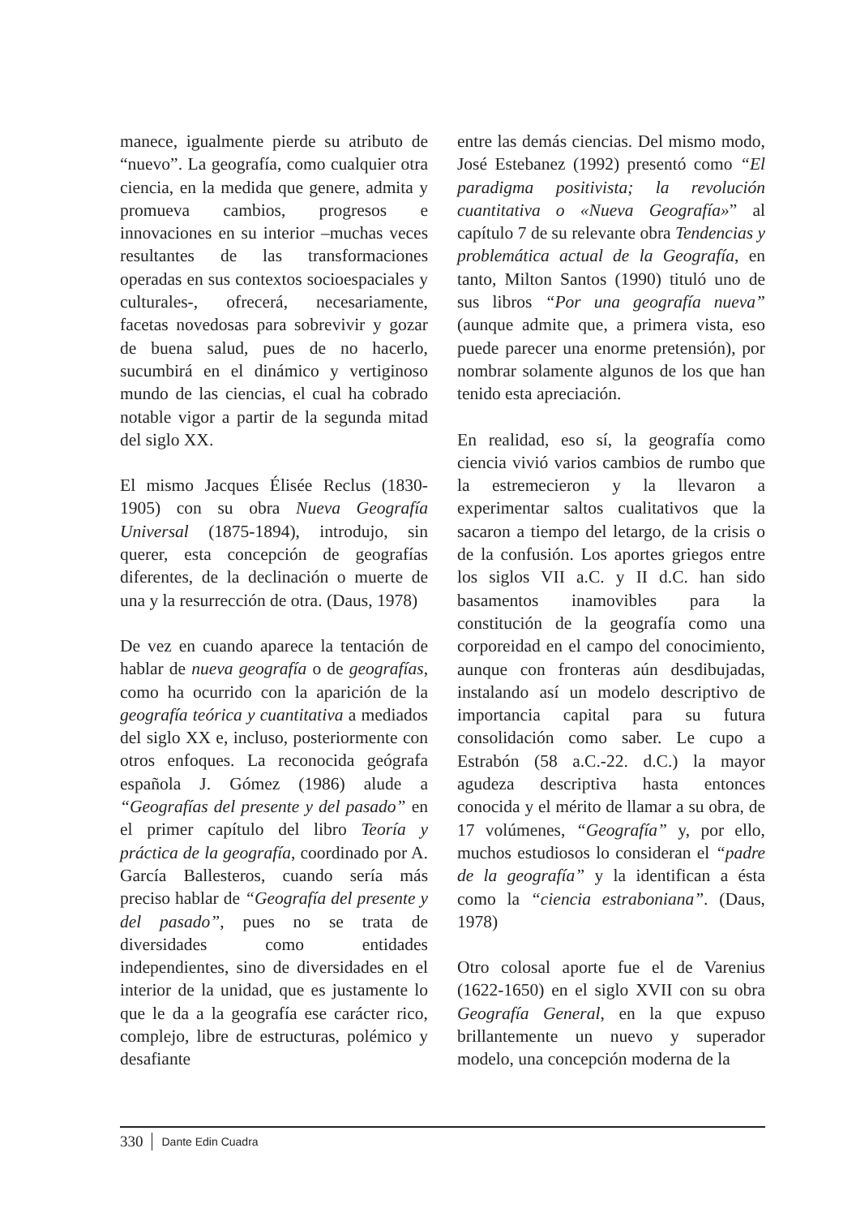manece, igualmente pierde su atributo de “nuevo”. La geografía, como cualquier otra ciencia, en la medida que genere, admita y promueva cambios, progresos e innovaciones en su interior –muchas veces resultantes de las transformaciones operadas en sus contextos socioespaciales y culturales-, ofrecerá, necesariamente, facetas novedosas para sobrevivir y gozar de buena salud, pues de no hacerlo, sucumbirá en el dinámico y vertiginoso mundo de las ciencias, el cual ha cobrado notable vigor a partir de la segunda mitad del siglo XX.
El mismo Jacques Élisée Reclus (1830-1905) con su obra Nueva Geografía Universal (1875-1894), introdujo, sin querer, esta concepción de geografías diferentes, de la declinación o muerte de una y la resurrección de otra. (Daus, 1978)
De vez en cuando aparece la tentación de hablar de nueva geografía o de geografías, como ha ocurrido con la aparición de la geografía teórica y cuantitativa a mediados del siglo XX e, incluso, posteriormente con otros enfoques. La reconocida geógrafa española J. Gómez (1986) alude a “Geografías del presente y del pasado” en el primer capítulo del libro Teoría y práctica de la geografía, coordinado por A. García Ballesteros, cuando sería más preciso hablar de “Geografía del presente y del pasado”, pues no se trata de diversidades como entidades independientes, sino de diversidades en el interior de la unidad, que es justamente lo que le da a la geografía ese carácter rico, complejo, libre de estructuras, polémico y desafiante
entre las demás ciencias. Del mismo modo, José Estebanez (1992) presentó como “El paradigma positivista; la revolución cuantitativa o «Nueva Geografía»” al capítulo 7 de su relevante obra Tendencias y problemática actual de la Geografía, en tanto, Milton Santos (1990) tituló uno de sus libros “Por una geografía nueva” (aunque admite que, a primera vista, eso puede parecer una enorme pretensión), por nombrar solamente algunos de los que han tenido esta apreciación.
En realidad, eso sí, la geografía como ciencia vivió varios cambios de rumbo que la estremecieron y la llevaron a experimentar saltos cualitativos que la sacaron a tiempo del letargo, de la crisis o de la confusión. Los aportes griegos entre los siglos VII a.C. y II d.C. han sido basamentos inamovibles para la constitución de la geografía como una corporeidad en el campo del conocimiento, aunque con fronteras aún desdibujadas, instalando así un modelo descriptivo de importancia capital para su futura consolidación como saber. Le cupo a Estrabón (58 a.C.-22. d.C.) la mayor agudeza descriptiva hasta entonces conocida y el mérito de llamar a su obra, de 17 volúmenes, “Geografía” y, por ello, muchos estudiosos lo consideran el “padre de la geografía” y la identifican a ésta como la “ciencia estraboniana”. (Daus, 1978)
Otro colosal aporte fue el de Varenius (1622-1650) en el siglo XVII con su obra Geografía General, en la que expuso brillantemente un nuevo y superador modelo, una concepción moderna de la
330 Dante Edin Cuadra